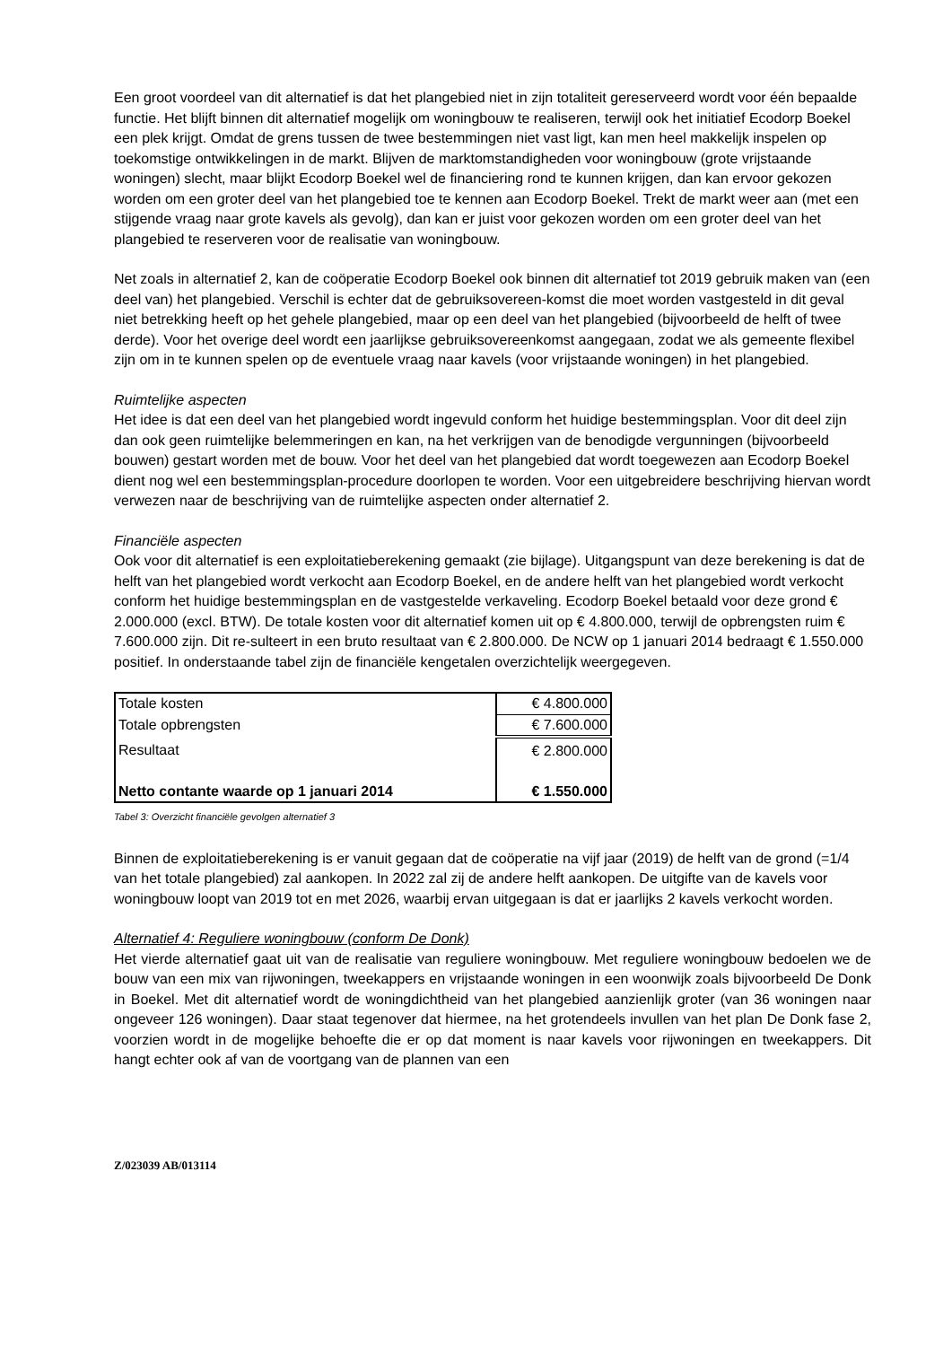Een groot voordeel van dit alternatief is dat het plangebied niet in zijn totaliteit gereserveerd wordt voor één bepaalde functie. Het blijft binnen dit alternatief mogelijk om woningbouw te realiseren, terwijl ook het initiatief Ecodorp Boekel een plek krijgt. Omdat de grens tussen de twee bestemmingen niet vast ligt, kan men heel makkelijk inspelen op toekomstige ontwikkelingen in de markt. Blijven de marktomstandigheden voor woningbouw (grote vrijstaande woningen) slecht, maar blijkt Ecodorp Boekel wel de financiering rond te kunnen krijgen, dan kan ervoor gekozen worden om een groter deel van het plangebied toe te kennen aan Ecodorp Boekel. Trekt de markt weer aan (met een stijgende vraag naar grote kavels als gevolg), dan kan er juist voor gekozen worden om een groter deel van het plangebied te reserveren voor de realisatie van woningbouw.
Net zoals in alternatief 2, kan de coöperatie Ecodorp Boekel ook binnen dit alternatief tot 2019 gebruik maken van (een deel van) het plangebied. Verschil is echter dat de gebruiksovereen-komst die moet worden vastgesteld in dit geval niet betrekking heeft op het gehele plangebied, maar op een deel van het plangebied (bijvoorbeeld de helft of twee derde). Voor het overige deel wordt een jaarlijkse gebruiksovereenkomst aangegaan, zodat we als gemeente flexibel zijn om in te kunnen spelen op de eventuele vraag naar kavels (voor vrijstaande woningen) in het plangebied.
Ruimtelijke aspecten
Het idee is dat een deel van het plangebied wordt ingevuld conform het huidige bestemmingsplan. Voor dit deel zijn dan ook geen ruimtelijke belemmeringen en kan, na het verkrijgen van de benodigde vergunningen (bijvoorbeeld bouwen) gestart worden met de bouw. Voor het deel van het plangebied dat wordt toegewezen aan Ecodorp Boekel dient nog wel een bestemmingsplan-procedure doorlopen te worden. Voor een uitgebreidere beschrijving hiervan wordt verwezen naar de beschrijving van de ruimtelijke aspecten onder alternatief 2.
Financiële aspecten
Ook voor dit alternatief is een exploitatieberekening gemaakt (zie bijlage). Uitgangspunt van deze berekening is dat de helft van het plangebied wordt verkocht aan Ecodorp Boekel, en de andere helft van het plangebied wordt verkocht conform het huidige bestemmingsplan en de vastgestelde verkaveling. Ecodorp Boekel betaald voor deze grond € 2.000.000 (excl. BTW). De totale kosten voor dit alternatief komen uit op € 4.800.000, terwijl de opbrengsten ruim € 7.600.000 zijn. Dit re-sulteert in een bruto resultaat van € 2.800.000. De NCW op 1 januari 2014 bedraagt € 1.550.000 positief. In onderstaande tabel zijn de financiële kengetalen overzichtelijk weergegeven.
| Totale kosten | € 4.800.000 |
| Totale opbrengsten | € 7.600.000 |
| Resultaat | € 2.800.000 |
| Netto contante waarde op 1 januari 2014 | € 1.550.000 |
Tabel 3: Overzicht financiële gevolgen alternatief 3
Binnen de exploitatieberekening is er vanuit gegaan dat de coöperatie na vijf jaar (2019) de helft van de grond (=1/4 van het totale plangebied) zal aankopen. In 2022 zal zij de andere helft aankopen. De uitgifte van de kavels voor woningbouw loopt van 2019 tot en met 2026, waarbij ervan uitgegaan is dat er jaarlijks 2 kavels verkocht worden.
Alternatief 4: Reguliere woningbouw (conform De Donk)
Het vierde alternatief gaat uit van de realisatie van reguliere woningbouw. Met reguliere woningbouw bedoelen we de bouw van een mix van rijwoningen, tweekappers en vrijstaande woningen in een woonwijk zoals bijvoorbeeld De Donk in Boekel. Met dit alternatief wordt de woningdichtheid van het plangebied aanzienlijk groter (van 36 woningen naar ongeveer 126 woningen). Daar staat tegenover dat hiermee, na het grotendeels invullen van het plan De Donk fase 2, voorzien wordt in de mogelijke behoefte die er op dat moment is naar kavels voor rijwoningen en tweekappers. Dit hangt echter ook af van de voortgang van de plannen van een
Z/023039 AB/013114